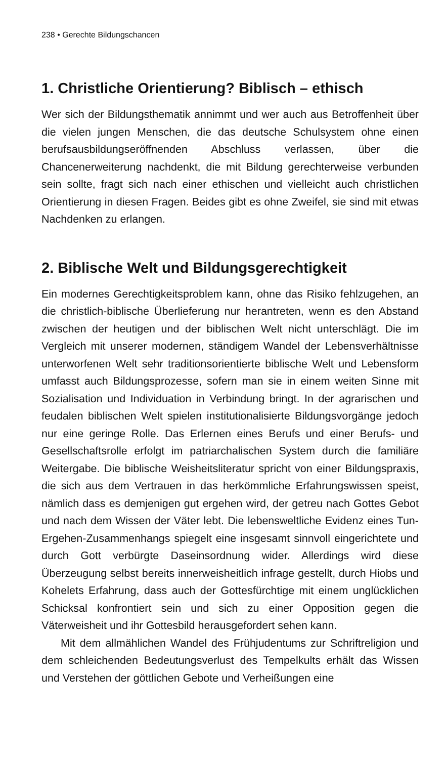238 • Gerechte Bildungschancen
1. Christliche Orientierung? Biblisch – ethisch
Wer sich der Bildungsthematik annimmt und wer auch aus Betroffenheit über die vielen jungen Menschen, die das deutsche Schulsystem ohne einen berufsausbildungseröffnenden Abschluss verlassen, über die Chancenerweiterung nachdenkt, die mit Bildung gerechterweise verbunden sein sollte, fragt sich nach einer ethischen und vielleicht auch christlichen Orientierung in diesen Fragen. Beides gibt es ohne Zweifel, sie sind mit etwas Nachdenken zu erlangen.
2. Biblische Welt und Bildungsgerechtigkeit
Ein modernes Gerechtigkeitsproblem kann, ohne das Risiko fehlzugehen, an die christlich-biblische Überlieferung nur herantreten, wenn es den Abstand zwischen der heutigen und der biblischen Welt nicht unterschlägt. Die im Vergleich mit unserer modernen, ständigem Wandel der Lebensverhältnisse unterworfenen Welt sehr traditionsorientierte biblische Welt und Lebensform umfasst auch Bildungsprozesse, sofern man sie in einem weiten Sinne mit Sozialisation und Individuation in Verbindung bringt. In der agrarischen und feudalen biblischen Welt spielen institutionalisierte Bildungsvorgänge jedoch nur eine geringe Rolle. Das Erlernen eines Berufs und einer Berufs- und Gesellschaftsrolle erfolgt im patriarchalischen System durch die familiäre Weitergabe. Die biblische Weisheitsliteratur spricht von einer Bildungspraxis, die sich aus dem Vertrauen in das herkömmliche Erfahrungswissen speist, nämlich dass es demjenigen gut ergehen wird, der getreu nach Gottes Gebot und nach dem Wissen der Väter lebt. Die lebensweltliche Evidenz eines Tun-Ergehen-Zusammenhangs spiegelt eine insgesamt sinnvoll eingerichtete und durch Gott verbürgte Daseinsordnung wider. Allerdings wird diese Überzeugung selbst bereits innerweisheitlich infrage gestellt, durch Hiobs und Kohelets Erfahrung, dass auch der Gottesfürchtige mit einem unglücklichen Schicksal konfrontiert sein und sich zu einer Opposition gegen die Väterweisheit und ihr Gottesbild herausgefordert sehen kann.
Mit dem allmählichen Wandel des Frühjudentums zur Schriftreligion und dem schleichenden Bedeutungsverlust des Tempelkults erhält das Wissen und Verstehen der göttlichen Gebote und Verheißungen eine